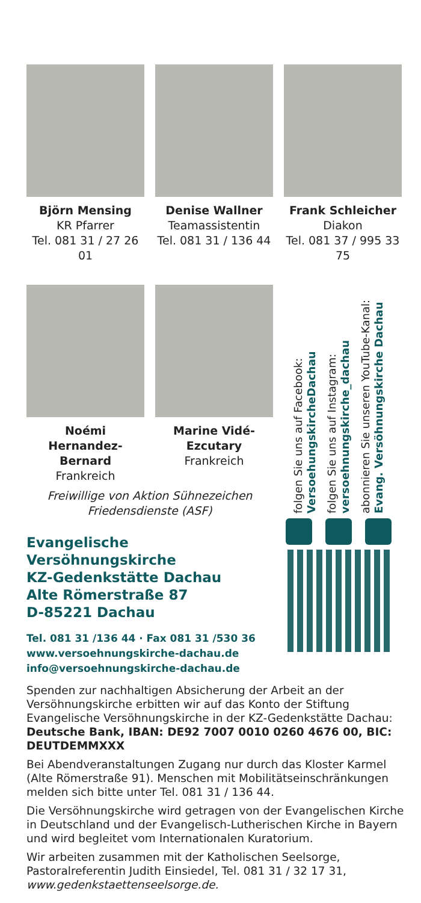Björn Mensing
KR Pfarrer
Tel. 081 31 / 27 26 01
Denise Wallner
Teamassistentin
Tel. 081 31 / 136 44
Frank Schleicher
Diakon
Tel. 081 37 / 995 33 75
Noémi Hernandez-Bernard
Frankreich
Marine Vidé-Ezcutary
Frankreich
Freiwillige von Aktion Sühnezeichen
Friedensdienste (ASF)
Evangelische Versöhnungskirche
KZ-Gedenkstätte Dachau
Alte Römerstraße 87
D-85221 Dachau
Tel. 081 31 /136 44 · Fax 081 31 /530 36
www.versoehnungskirche-dachau.de
info@versoehnungskirche-dachau.de
folgen Sie uns auf Facebook:
VersoehungskircheDachau
folgen Sie uns auf Instagram:
versoehnungskirche_dachau
abonnieren Sie unseren YouTube-Kanal:
Evang. Versöhnungskirche Dachau
Spenden zur nachhaltigen Absicherung der Arbeit an der Versöhnungskirche erbitten wir auf das Konto der Stiftung Evangelische Versöhnungskirche in der KZ-Gedenkstätte Dachau: Deutsche Bank, IBAN: DE92 7007 0010 0260 4676 00, BIC: DEUTDEMMXXX
Bei Abendveranstaltungen Zugang nur durch das Kloster Karmel (Alte Römerstraße 91). Menschen mit Mobilitätseinschränkungen melden sich bitte unter Tel. 081 31 / 136 44.
Die Versöhnungskirche wird getragen von der Evangelischen Kirche in Deutschland und der Evangelisch-Lutherischen Kirche in Bayern und wird begleitet vom Internationalen Kuratorium.
Wir arbeiten zusammen mit der Katholischen Seelsorge, Pastoralreferentin Judith Einsiedel, Tel. 081 31 / 32 17 31, www.gedenkstaettenseelsorge.de.